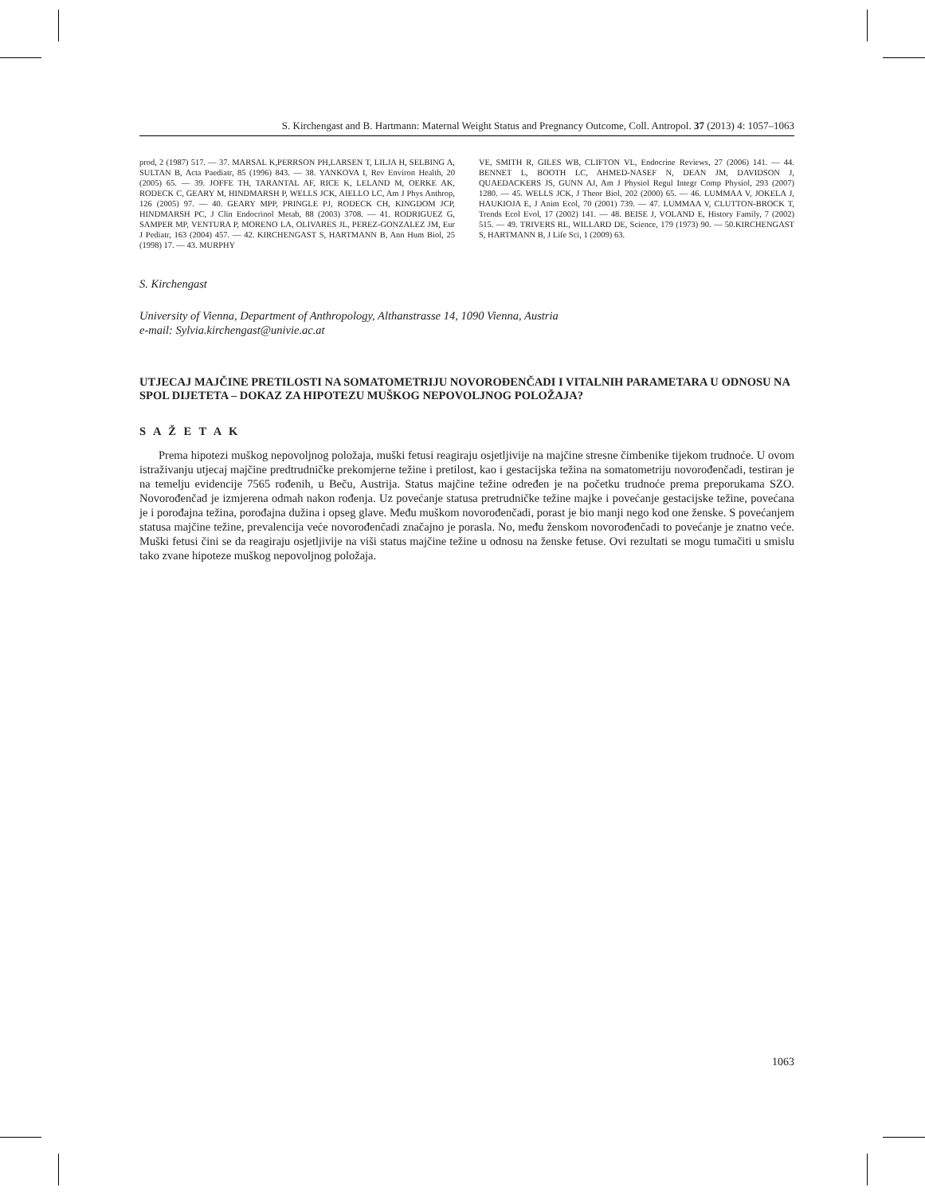S. Kirchengast and B. Hartmann: Maternal Weight Status and Pregnancy Outcome, Coll. Antropol. 37 (2013) 4: 1057–1063
prod, 2 (1987) 517. — 37. MARSAL K,PERRSON PH,LARSEN T, LILJA H, SELBING A, SULTAN B, Acta Paediatr, 85 (1996) 843. — 38. YANKOVA I, Rev Environ Health, 20 (2005) 65. — 39. JOFFE TH, TARANTAL AF, RICE K, LELAND M, OERKE AK, RODECK C, GEARY M, HINDMARSH P, WELLS JCK, AIELLO LC, Am J Phys Anthrop, 126 (2005) 97. — 40. GEARY MPP, PRINGLE PJ, RODECK CH, KINGDOM JCP, HINDMARSH PC, J Clin Endocrinol Metab, 88 (2003) 3708. — 41. RODRIGUEZ G, SAMPER MP, VENTURA P, MORENO LA, OLIVARES JL, PEREZ-GONZALEZ JM, Eur J Pediatr, 163 (2004) 457. — 42. KIRCHENGAST S, HARTMANN B, Ann Hum Biol, 25 (1998) 17. — 43. MURPHY
VE, SMITH R, GILES WB, CLIFTON VL, Endocrine Reviews, 27 (2006) 141. — 44. BENNET L, BOOTH LC, AHMED-NASEF N, DEAN JM, DAVIDSON J, QUAEDACKERS JS, GUNN AJ, Am J Physiol Regul Integr Comp Physiol, 293 (2007) 1280. — 45. WELLS JCK, J Theor Biol, 202 (2000) 65. — 46. LUMMAA V, JOKELA J, HAUKIOJA E, J Anim Ecol, 70 (2001) 739. — 47. LUMMAA V, CLUTTON-BROCK T, Trends Ecol Evol, 17 (2002) 141. — 48. BEISE J, VOLAND E, History Family, 7 (2002) 515. — 49. TRIVERS RL, WILLARD DE, Science, 179 (1973) 90. — 50.KIRCHENGAST S, HARTMANN B, J Life Sci, 1 (2009) 63.
S. Kirchengast
University of Vienna, Department of Anthropology, Althanstrasse 14, 1090 Vienna, Austria
e-mail: Sylvia.kirchengast@univie.ac.at
UTJECAJ MAJČINE PRETILOSTI NA SOMATOMETRIJU NOVOROĐENČADI I VITALNIH PARAMETARA U ODNOSU NA SPOL DIJETETA – DOKAZ ZA HIPOTEZU MUŠKOG NEPOVOLJNOG POLOŽAJA?
S A Ž E T A K
Prema hipotezi muškog nepovoljnog položaja, muški fetusi reagiraju osjetljivije na majčine stresne čimbenike tijekom trudnoće. U ovom istraživanju utjecaj majčine predtrudničke prekomjerne težine i pretilost, kao i gestacijska težina na somatometriju novorođenčadi, testiran je na temelju evidencije 7565 rođenih, u Beču, Austrija. Status majčine težine određen je na početku trudnoće prema preporukama SZO. Novorođenčad je izmjerena odmah nakon rođenja. Uz povećanje statusa pretrudničke težine majke i povećanje gestacijske težine, povećana je i porođajna težina, porođajna dužina i opseg glave. Među muškom novorođenčadi, porast je bio manji nego kod one ženske. S povećanjem statusa majčine težine, prevalencija veće novorođenčadi značajno je porasla. No, među ženskom novorođenčadi to povećanje je znatno veće. Muški fetusi čini se da reagiraju osjetljivije na viši status majčine težine u odnosu na ženske fetuse. Ovi rezultati se mogu tumačiti u smislu tako zvane hipoteze muškog nepovoljnog položaja.
1063